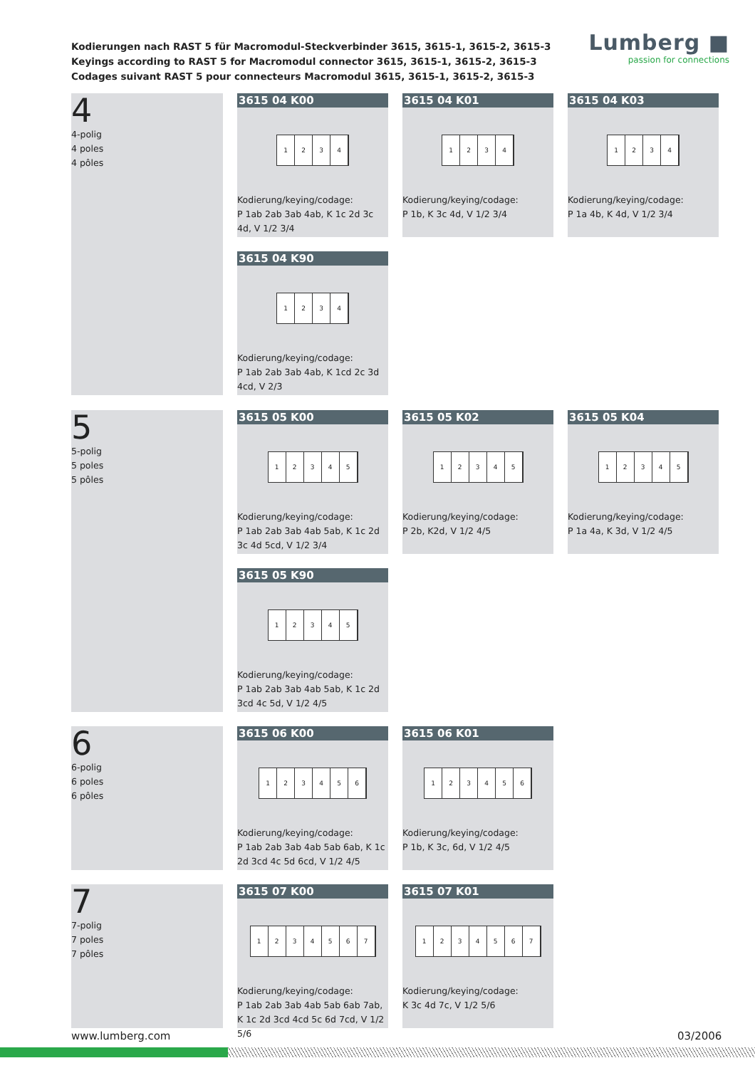Kodierungen nach RAST 5 für Macromodul-Steckverbinder 3615, 3615-1, 3615-2, 3615-3
Keyings according to RAST 5 for Macromodul connector 3615, 3615-1, 3615-2, 3615-3
Codages suivant RAST 5 pour connecteurs Macromodul 3615, 3615-1, 3615-2, 3615-3
Lumberg ■
passion for connections
4
4-polig
4 poles
4 pôles
3615 04 K00
1234
Kodierung/keying/codage:
P 1ab 2ab 3ab 4ab, K 1c 2d 3c 4d, V 1/2 3/4
3615 04 K01
1234
Kodierung/keying/codage:
P 1b, K 3c 4d, V 1/2 3/4
3615 04 K03
1234
Kodierung/keying/codage:
P 1a 4b, K 4d, V 1/2 3/4
3615 04 K90
1234
Kodierung/keying/codage:
P 1ab 2ab 3ab 4ab, K 1cd 2c 3d 4cd, V 2/3
5
5-polig
5 poles
5 pôles
3615 05 K00
12345
Kodierung/keying/codage:
P 1ab 2ab 3ab 4ab 5ab, K 1c 2d 3c 4d 5cd, V 1/2 3/4
3615 05 K02
12345
Kodierung/keying/codage:
P 2b, K2d, V 1/2 4/5
3615 05 K04
12345
Kodierung/keying/codage:
P 1a 4a, K 3d, V 1/2 4/5
3615 05 K90
12345
Kodierung/keying/codage:
P 1ab 2ab 3ab 4ab 5ab, K 1c 2d 3cd 4c 5d, V 1/2 4/5
6
6-polig
6 poles
6 pôles
3615 06 K00
123456
Kodierung/keying/codage:
P 1ab 2ab 3ab 4ab 5ab 6ab, K 1c 2d 3cd 4c 5d 6cd, V 1/2 4/5
3615 06 K01
123456
Kodierung/keying/codage:
P 1b, K 3c, 6d, V 1/2 4/5
7
7-polig
7 poles
7 pôles
3615 07 K00
1234567
Kodierung/keying/codage:
P 1ab 2ab 3ab 4ab 5ab 6ab 7ab, K 1c 2d 3cd 4cd 5c 6d 7cd, V 1/2 5/6
3615 07 K01
1234567
Kodierung/keying/codage:
K 3c 4d 7c, V 1/2 5/6
www.lumberg.com 03/2006